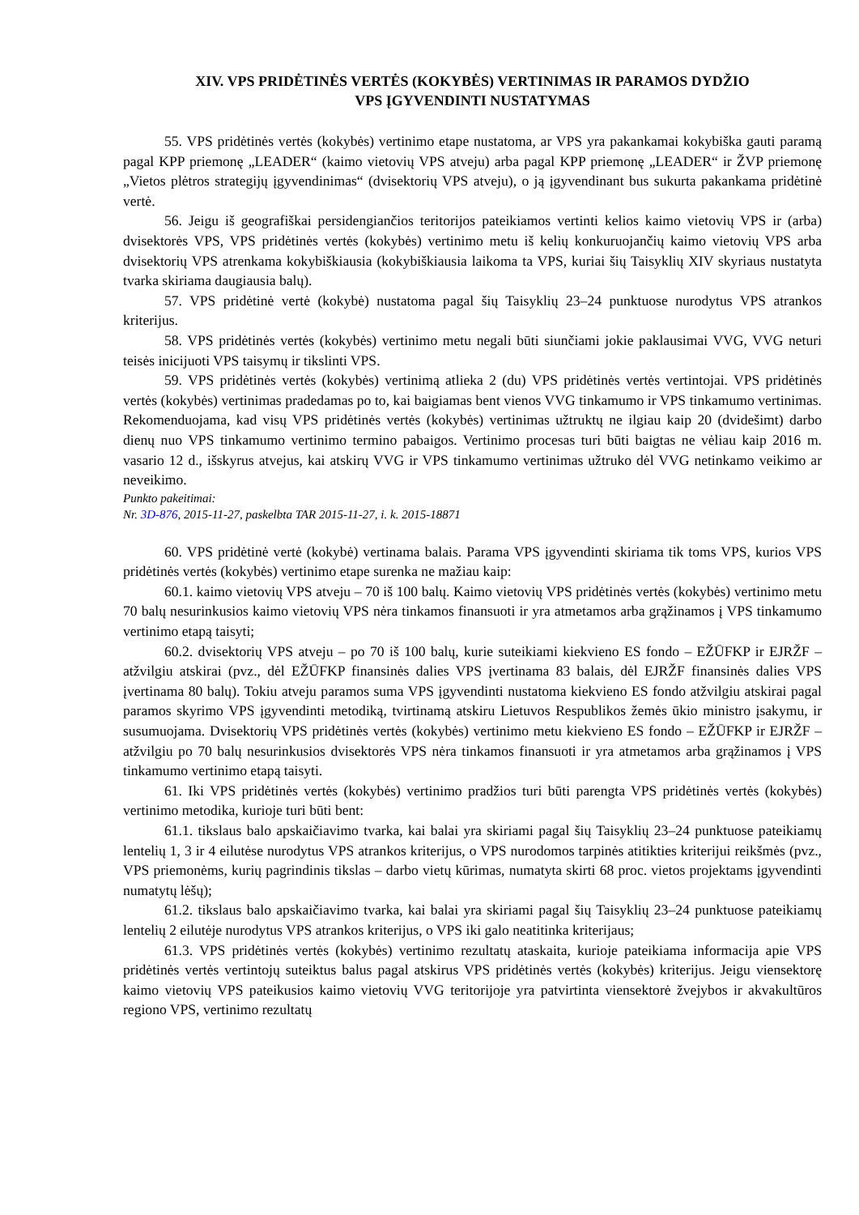XIV. VPS PRIDĖTINĖS VERTĖS (KOKYBĖS) VERTINIMAS IR PARAMOS DYDŽIO
VPS ĮGYVENDINTI NUSTATYMAS
55. VPS pridėtinės vertės (kokybės) vertinimo etape nustatoma, ar VPS yra pakankamai kokybiška gauti paramą pagal KPP priemonę „LEADER“ (kaimo vietovių VPS atveju) arba pagal KPP priemonę „LEADER“ ir ŽVP priemonę „Vietos plėtros strategijų įgyvendinimas“ (dvisektorių VPS atveju), o ją įgyvendinant bus sukurta pakankama pridėtinė vertė.
56. Jeigu iš geografiškai persidengiančios teritorijos pateikiamos vertinti kelios kaimo vietovių VPS ir (arba) dvisektorės VPS, VPS pridėtinės vertės (kokybės) vertinimo metu iš kelių konkuruojančių kaimo vietovių VPS arba dvisektorių VPS atrenkama kokybiškiausia (kokybiškiausia laikoma ta VPS, kuriai šių Taisyklių XIV skyriaus nustatyta tvarka skiriama daugiausia balų).
57. VPS pridėtinė vertė (kokybė) nustatoma pagal šių Taisyklių 23–24 punktuose nurodytus VPS atrankos kriterijus.
58. VPS pridėtinės vertės (kokybės) vertinimo metu negali būti siunčiami jokie paklausimai VVG, VVG neturi teisės inicijuoti VPS taisymų ir tikslinti VPS.
59. VPS pridėtinės vertės (kokybės) vertinimą atlieka 2 (du) VPS pridėtinės vertės vertintojai. VPS pridėtinės vertės (kokybės) vertinimas pradedamas po to, kai baigiamas bent vienos VVG tinkamumo ir VPS tinkamumo vertinimas. Rekomenduojama, kad visų VPS pridėtinės vertės (kokybės) vertinimas užtruktų ne ilgiau kaip 20 (dvidešimt) darbo dienų nuo VPS tinkamumo vertinimo termino pabaigos. Vertinimo procesas turi būti baigtas ne vėliau kaip 2016 m. vasario 12 d., išskyrus atvejus, kai atskirų VVG ir VPS tinkamumo vertinimas užtruko dėl VVG netinkamo veikimo ar neveikimo.
Punkto pakeitimai:
Nr. 3D-876, 2015-11-27, paskelbta TAR 2015-11-27, i. k. 2015-18871
60. VPS pridėtinė vertė (kokybė) vertinama balais. Parama VPS įgyvendinti skiriama tik toms VPS, kurios VPS pridėtinės vertės (kokybės) vertinimo etape surenka ne mažiau kaip:
60.1. kaimo vietovių VPS atveju – 70 iš 100 balų. Kaimo vietovių VPS pridėtinės vertės (kokybės) vertinimo metu 70 balų nesurinkusios kaimo vietovių VPS nėra tinkamos finansuoti ir yra atmetamos arba grąžinamos į VPS tinkamumo vertinimo etapą taisyti;
60.2. dvisektorių VPS atveju – po 70 iš 100 balų, kurie suteikiami kiekvieno ES fondo – EŽŪFKP ir EJRŽF – atžvilgiu atskirai (pvz., dėl EŽŪFKP finansinės dalies VPS įvertinama 83 balais, dėl EJRŽF finansinės dalies VPS įvertinama 80 balų). Tokiu atveju paramos suma VPS įgyvendinti nustatoma kiekvieno ES fondo atžvilgiu atskirai pagal paramos skyrimo VPS įgyvendinti metodiką, tvirtinamą atskiru Lietuvos Respublikos žemės ūkio ministro įsakymu, ir susumuojama. Dvisektorių VPS pridėtinės vertės (kokybės) vertinimo metu kiekvieno ES fondo – EŽŪFKP ir EJRŽF – atžvilgiu po 70 balų nesurinkusios dvisektorės VPS nėra tinkamos finansuoti ir yra atmetamos arba grąžinamos į VPS tinkamumo vertinimo etapą taisyti.
61. Iki VPS pridėtinės vertės (kokybės) vertinimo pradžios turi būti parengta VPS pridėtinės vertės (kokybės) vertinimo metodika, kurioje turi būti bent:
61.1. tikslaus balo apskaičiavimo tvarka, kai balai yra skiriami pagal šių Taisyklių 23–24 punktuose pateikiamų lentelių 1, 3 ir 4 eilutėse nurodytus VPS atrankos kriterijus, o VPS nurodomos tarpinės atitikties kriterijui reikšmės (pvz., VPS priemonėms, kurių pagrindinis tikslas – darbo vietų kūrimas, numatyta skirti 68 proc. vietos projektams įgyvendinti numatytų lėšų);
61.2. tikslaus balo apskaičiavimo tvarka, kai balai yra skiriami pagal šių Taisyklių 23–24 punktuose pateikiamų lentelių 2 eilutėje nurodytus VPS atrankos kriterijus, o VPS iki galo neatitinka kriterijaus;
61.3. VPS pridėtinės vertės (kokybės) vertinimo rezultatų ataskaita, kurioje pateikiama informacija apie VPS pridėtinės vertės vertintojų suteiktus balus pagal atskirus VPS pridėtinės vertės (kokybės) kriterijus. Jeigu viensektorę kaimo vietovių VPS pateikusios kaimo vietovių VVG teritorijoje yra patvirtinta viensektorė žvejybos ir akvakultūros regiono VPS, vertinimo rezultatų